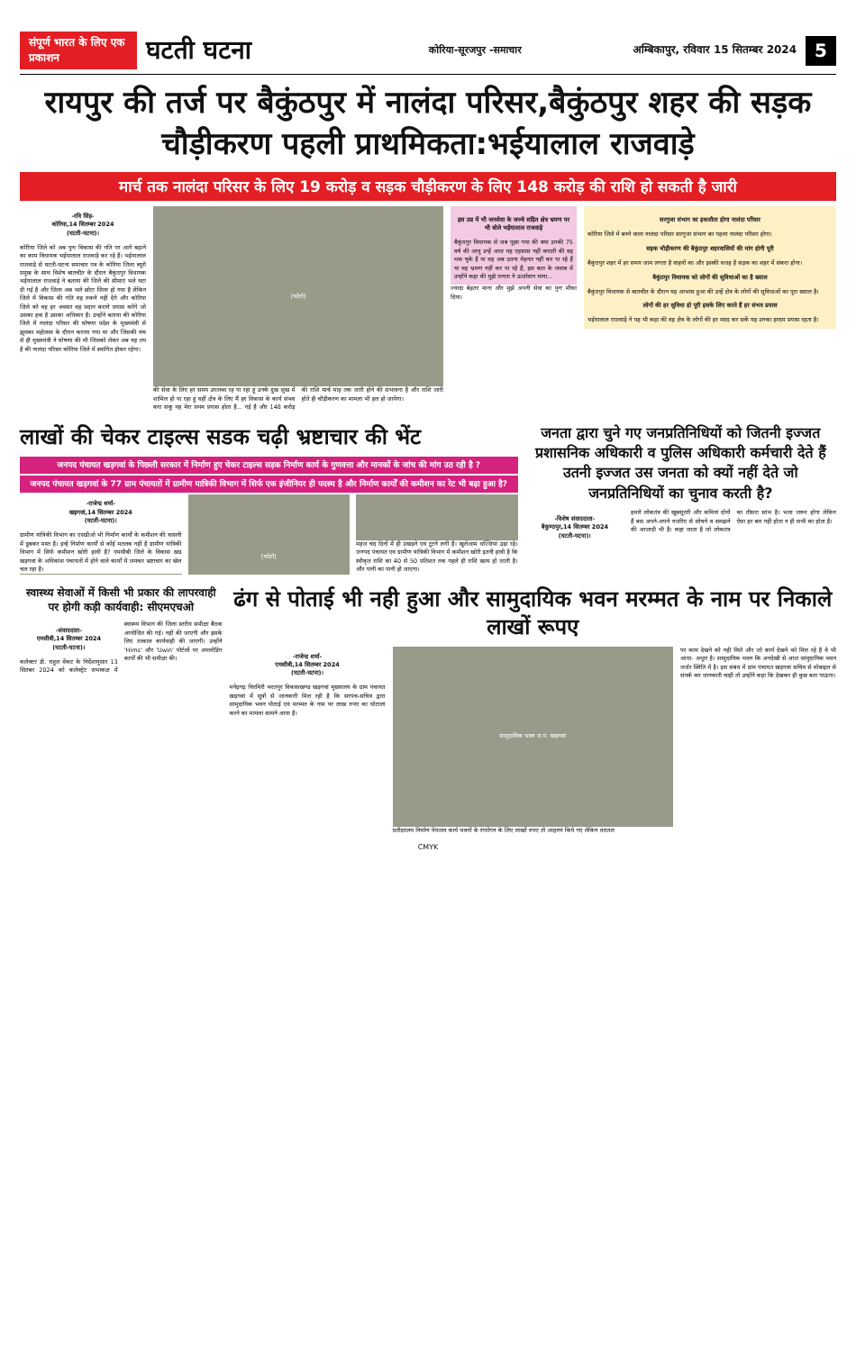संपूर्ण भारत के लिए एक प्रकाशन
घटती घटना
कोरिया-सूरजपुर -समाचार
अम्बिकापुर, रविवार 15 सितम्बर 2024
5
रायपुर की तर्ज पर बैकुंठपुर में नालंदा परिसर,बैकुंठपुर शहर की सड़क चौड़ीकरण पहली प्राथमिकता:भईयालाल राजवाड़े
मार्च तक नालंदा परिसर के लिए 19 करोड़ व सड़क चौड़ीकरण के लिए 148 करोड़ की राशि हो सकती है जारी
-रवि सिंह-
कोरिया,14 सितम्बर 2024
(घटती-घटना)।
कोरिया जिले को अब पुनः विकास की गति पर आगे बढ़ाने का काम विधायक भईयालाल राजवाड़े कर रहे हैं। भईयालाल राजवाड़े से घटती-घटना समाचार पत्र के कोरिया जिला ब्यूरो प्रमुख के साथ विशेष बातचीत के दौरान बैकुंठपुर विधायक भईयालाल राजवाड़े ने बताया की जिले की सीमाएं भले घटा दी गई है और जिला अब भले छोटा जिला हो गया है लेकिन जिले में विकास की गति वह रुकने नहीं देंगे और कोरिया जिले को वह हर अवसर वह प्रदान कराने प्रयास करेंगे जो उसका हक है उसका अधिकार है। उन्होंने बताया की कोरिया जिले में नालंदा परिसर की घोषणा प्रदेश के मुख्यमंत्री से झुमका महोत्सव के दौरान कराया गया था और जिसकी मंच से ही मुख्यमंत्री ने घोषणा की थी जिसको लेकर अब यह तय है की नालंदा परिसर कोरिया जिले में स्थापित होकर रहेगा।
[फोटो]
की सेवा के लिए हर समय उपलब्ध रह पा रहा हूं उनके दुख सुख में शामिल हो पा रहा हूं वहीं क्षेत्र के लिए मैं हर विकास के कार्य संभव करा सकूं यह मेरा प्रथम प्रयास होता है... गई है और 148 करोड़ की राशि मार्च माह तक जारी होने की संभावना है और राशि जारी होते ही चौड़ीकरण का मामला भी हल हो जायेगा।
इस उम्र में भी जनसेवा के जज्बे सहित क्षेत्र भ्रमण पर भी बोले भईयालाल राजवाड़े
बैकुंठपुर विधायक से जब पूछा गया की क्या उनकी 75 वर्ष की आयु उन्हें आज यह एहसास नहीं कराती की वह थक चुके हैं या वह अब उतना मेहनत नहीं कर पा रहे हैं या वह भ्रमण नहीं कर पा रहे हैं, इस बात के जवाब में उन्होंने कहा की मुझे जनता ने ऊर्जावान माना...
ज्यादा बेहतर माना और मुझे अपनी सेवा का पुनः मौका दिया।
सरगुजा संभाग का इकलौता होगा नालंदा परिसर
कोरिया जिले में बनने वाला नालंदा परिसर सरगुजा संभाग का पहला नालंदा परिसर होगा।
सड़क चौड़ीकरण की बैकुंठपुर शहरवासियों की मांग होगी पूरी
बैकुंठपुर शहर में हर समय जाम लगता है वाहनों का और इसकी वजह है सड़क का शहर में संकरा होना।
बैकुंठपुर विधायक को लोगों की सुविधाओं का है ख्याल
बैकुंठपुर विधायक से बातचीत के दौरान यह आभास हुआ की उन्हें क्षेत्र के लोगों की सुविधाओं का पूरा ख्याल है।
लोगों की हर सुविधा हो पूरी इसके लिए करते हैं हर संभव प्रयास
भईयालाल राजवाड़े ने यह भी कहा की वह क्षेत्र के लोगों की हर मदद कर सकें यह उनका हरदम प्रयास रहता है।
लाखों की चेकर टाइल्स सडक चढ़ी भ्रष्टाचार की भेंट
जनपद पंचायत खड़गवां के पिछली सरकार में निर्माण हुए चेकर टाइल्स सड़क निर्माण कार्य के गुणवत्ता और मानकों के जांच की मांग उठ रही है ?
जनपद पंचायत खड़गवां के 77 ग्राम पंचायतों में ग्रामीण यात्रिकी विभाग में सिर्फ एक इंजीनियर ही पदस्थ है और निर्माण कार्यों की कमीशन का रेट भी बढ़ा हुआ है?
-राजेन्द्र शर्मा-
खड़गवां,14 सितम्बर 2024
(घटती-घटना)।
ग्रामीण यांत्रिकी विभाग का एसडीओ भी निर्माण कार्यों के कमीशन की चासनी में डूबकर मस्त है। इन्हें निर्माण कार्यों से कोई मतलब नहीं है ग्रामीण यांत्रिकी विभाग में सिर्फ कमीशन खोरी हावी है? एमसीबी जिले के विकास खंड खड़गवां के अधिकांश पंचायतों में होने वाले कार्यों में जमकर भ्रष्टाचार का खेल चल रहा है।
[फोटो]
महज चंद दिनों में ही उखड़ने एवं टूटने लगी है। खुलेआम धज्जियां उड़ा रहे। जनपद पंचायत एवं ग्रामीण यांत्रिकी विभाग में कमीशन खोरी इतनी हावी है कि स्वीकृत राशि का 40 से 50 प्रतिशत तक पहले ही राशि खत्म हो जाती है। और पानी का पानी हो जाएगा।
जनता द्वारा चुने गए जनप्रतिनिधियों को जितनी इज्जत प्रशासनिक अधिकारी व पुलिस अधिकारी कर्मचारी देते हैं उतनी इज्जत उस जनता को क्यों नहीं देते जो जनप्रतिनिधियों का चुनाव करती है?
-विशेष संवाददाता-
बैकुण्ठपुर,14 सितम्बर 2024
(घटती-घटना)।
हमारे लोकतंत्र की खूबसूरती और कमियां दोनों हैं बस अपने-अपने नजरिए से सोचने व समझने की आजादी भी है। कहा जाता है जो लोकतंत्र का तीसरा स्तंभ है। भला जरूर होगा लेकिन ऐसा हर बार नहीं होता न ही सभी का होता है।
स्वास्थ्य सेवाओं में किसी भी प्रकार की लापरवाही पर होगी कड़ी कार्यवाही: सीएमएचओ
-संवाददाता-
एमसीबी,14 सितम्बर 2024
(घटती-घटना)।
कलेक्टर डी. राहुल वेंकट के निर्देशानुसार 13 सितंबर 2024 को कलेक्ट्रेट सभाकक्ष में स्वास्थ्य विभाग की जिला स्तरीय समीक्षा बैठक आयोजित की गई। नहीं की जाएगी और इसके लिए तत्काल कार्यवाही की जाएगी। उन्होंने 'Hims' और 'Uwin' पोर्टलों पर अपलोडिंग कार्यों की भी समीक्षा की।
ढंग से पोताई भी नही हुआ और सामुदायिक भवन मरम्मत के नाम पर निकाले लाखों रूपए
-राजेन्द्र शर्मा-
एमसीबी,14 सितम्बर 2024
(घटती-घटना)।
मनेंद्रगढ़ चिरमिरी भरतपुर विकासखण्ड खड़गवां मुख्यालय के ग्राम पंचायत खड़गवां में सूत्रों से जानकारी मिल रही है कि सरपंच-सचिव द्वारा सामुदायिक भवन पोताई एवं मरम्मत के नाम पर लाख रुपए का घोटाला करने का मामला सामने आया है।
सामुदायिक भवन ज.पं. खड़गवां
प्रतीक्षालय निर्माण पेयजल कार्य भवनों के रंगरोगन के लिए लाखों रुपए तो आहरण किये गए लेकिन धरातल
पर काम देखने को नही मिले और जो कार्य देखने को मिल रहे है वे भी आधा- अधूरा है। सामुदायिक भवन कि अनदेखी से आज सामुदायिक भवन जर्जर स्थिति में है। इस संबंध में ग्राम पंचायत खड़गवां सचिव से मोबाइल से संपर्क कर जानकारी चाही तो उन्होंने कहा कि देखकर ही कुछ बता पाऊंगा।
CMYK